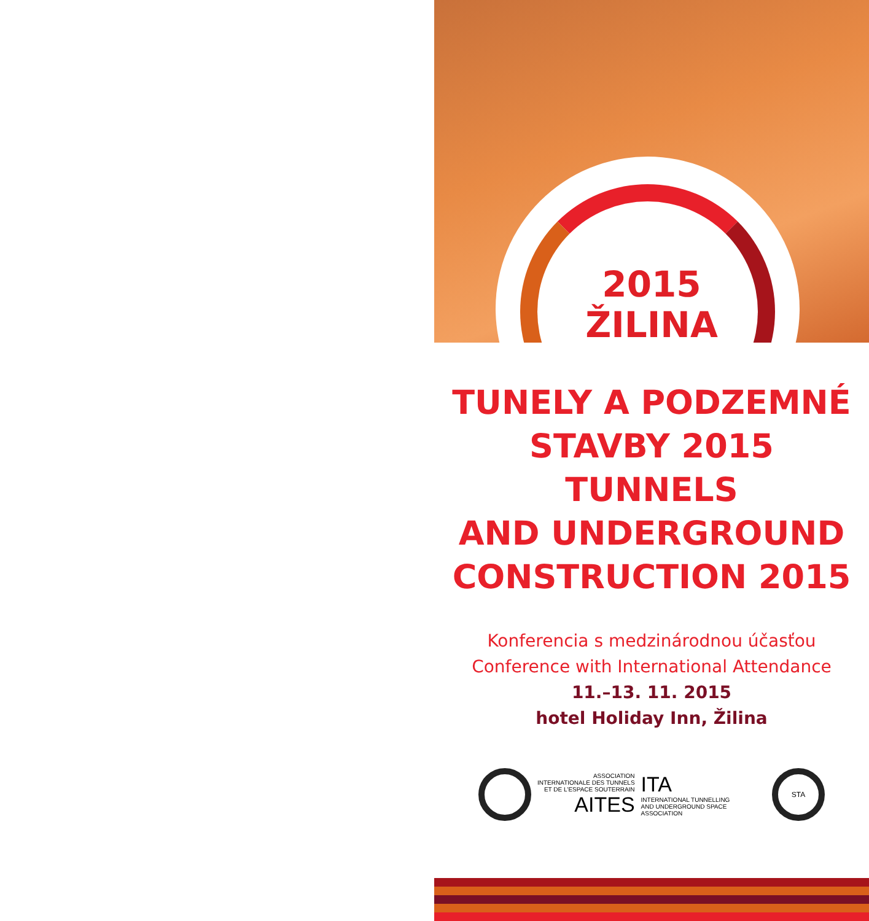2015
ŽILINA
TUNELY A PODZEMNÉ
STAVBY 2015
TUNNELS
AND UNDERGROUND
CONSTRUCTION 2015
Konferencia s medzinárodnou účasťou
Conference with International Attendance
11.–13. 11. 2015
hotel Holiday Inn, Žilina
ASSOCIATION
INTERNATIONALE DES TUNNELS
ET DE L'ESPACE SOUTERRAIN
AITES
ITA
INTERNATIONAL TUNNELLING
AND UNDERGROUND SPACE
ASSOCIATION
STA